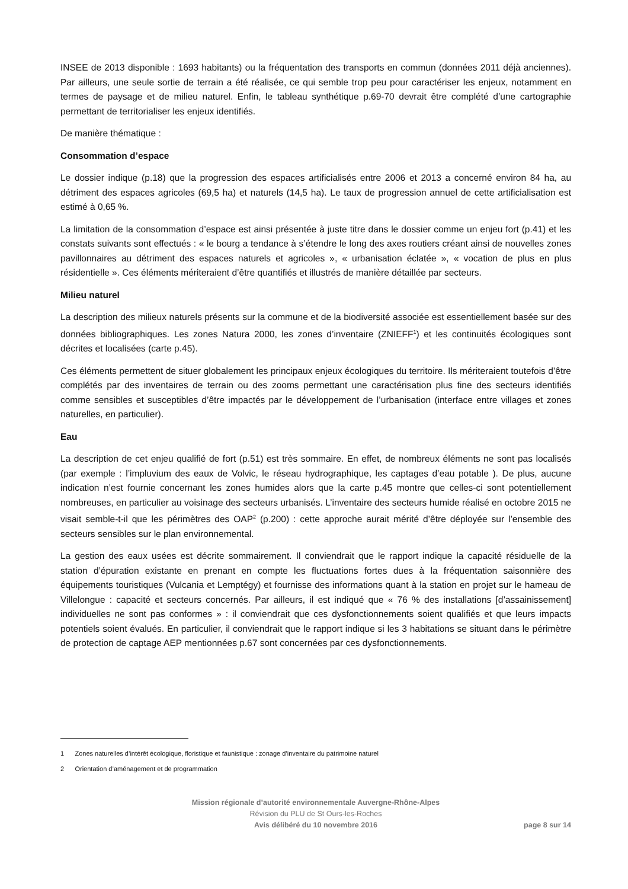INSEE de 2013 disponible : 1693 habitants) ou la fréquentation des transports en commun (données 2011 déjà anciennes). Par ailleurs, une seule sortie de terrain a été réalisée, ce qui semble trop peu pour caractériser les enjeux, notamment en termes de paysage et de milieu naturel. Enfin, le tableau synthétique p.69-70 devrait être complété d’une cartographie permettant de territorialiser les enjeux identifiés.
De manière thématique :
Consommation d’espace
Le dossier indique (p.18) que la progression des espaces artificialisés entre 2006 et 2013 a concerné environ 84 ha, au détriment des espaces agricoles (69,5 ha) et naturels (14,5 ha). Le taux de progression annuel de cette artificialisation est estimé à 0,65 %.
La limitation de la consommation d’espace est ainsi présentée à juste titre dans le dossier comme un enjeu fort (p.41) et les constats suivants sont effectués : « le bourg a tendance à s’étendre le long des axes routiers créant ainsi de nouvelles zones pavillonnaires au détriment des espaces naturels et agricoles », « urbanisation éclatée », « vocation de plus en plus résidentielle ». Ces éléments mériteraient d’être quantifiés et illustrés de manière détaillée par secteurs.
Milieu naturel
La description des milieux naturels présents sur la commune et de la biodiversité associée est essentiellement basée sur des données bibliographiques. Les zones Natura 2000, les zones d’inventaire (ZNIEFF<sup>1</sup>) et les continuités écologiques sont décrites et localisées (carte p.45).
Ces éléments permettent de situer globalement les principaux enjeux écologiques du territoire. Ils mériteraient toutefois d’être complétés par des inventaires de terrain ou des zooms permettant une caractérisation plus fine des secteurs identifiés comme sensibles et susceptibles d’être impactés par le développement de l’urbanisation (interface entre villages et zones naturelles, en particulier).
Eau
La description de cet enjeu qualifié de fort (p.51) est très sommaire. En effet, de nombreux éléments ne sont pas localisés (par exemple : l’impluvium des eaux de Volvic, le réseau hydrographique, les captages d’eau potable ). De plus, aucune indication n’est fournie concernant les zones humides alors que la carte p.45 montre que celles-ci sont potentiellement nombreuses, en particulier au voisinage des secteurs urbanisés. L’inventaire des secteurs humide réalisé en octobre 2015 ne visait semble-t-il que les périmètres des OAP<sup>2</sup> (p.200) : cette approche aurait mérité d’être déployée sur l’ensemble des secteurs sensibles sur le plan environnemental.
La gestion des eaux usées est décrite sommairement. Il conviendrait que le rapport indique la capacité résiduelle de la station d’épuration existante en prenant en compte les fluctuations fortes dues à la fréquentation saisonnière des équipements touristiques (Vulcania et Lemptégy) et fournisse des informations quant à la station en projet sur le hameau de Villelongue : capacité et secteurs concernés. Par ailleurs, il est indiqué que « 76 % des installations [d’assainissement] individuelles ne sont pas conformes » : il conviendrait que ces dysfonctionnements soient qualifiés et que leurs impacts potentiels soient évalués. En particulier, il conviendrait que le rapport indique si les 3 habitations se situant dans le périmètre de protection de captage AEP mentionnées p.67 sont concernées par ces dysfonctionnements.
1 Zones naturelles d’intérêt écologique, floristique et faunistique : zonage d’inventaire du patrimoine naturel
2 Orientation d’aménagement et de programmation
Mission régionale d’autorité environnementale Auvergne-Rhône-Alpes
Révision du PLU de St Ours-les-Roches
Avis délibéré du 10 novembre 2016 page 8 sur 14